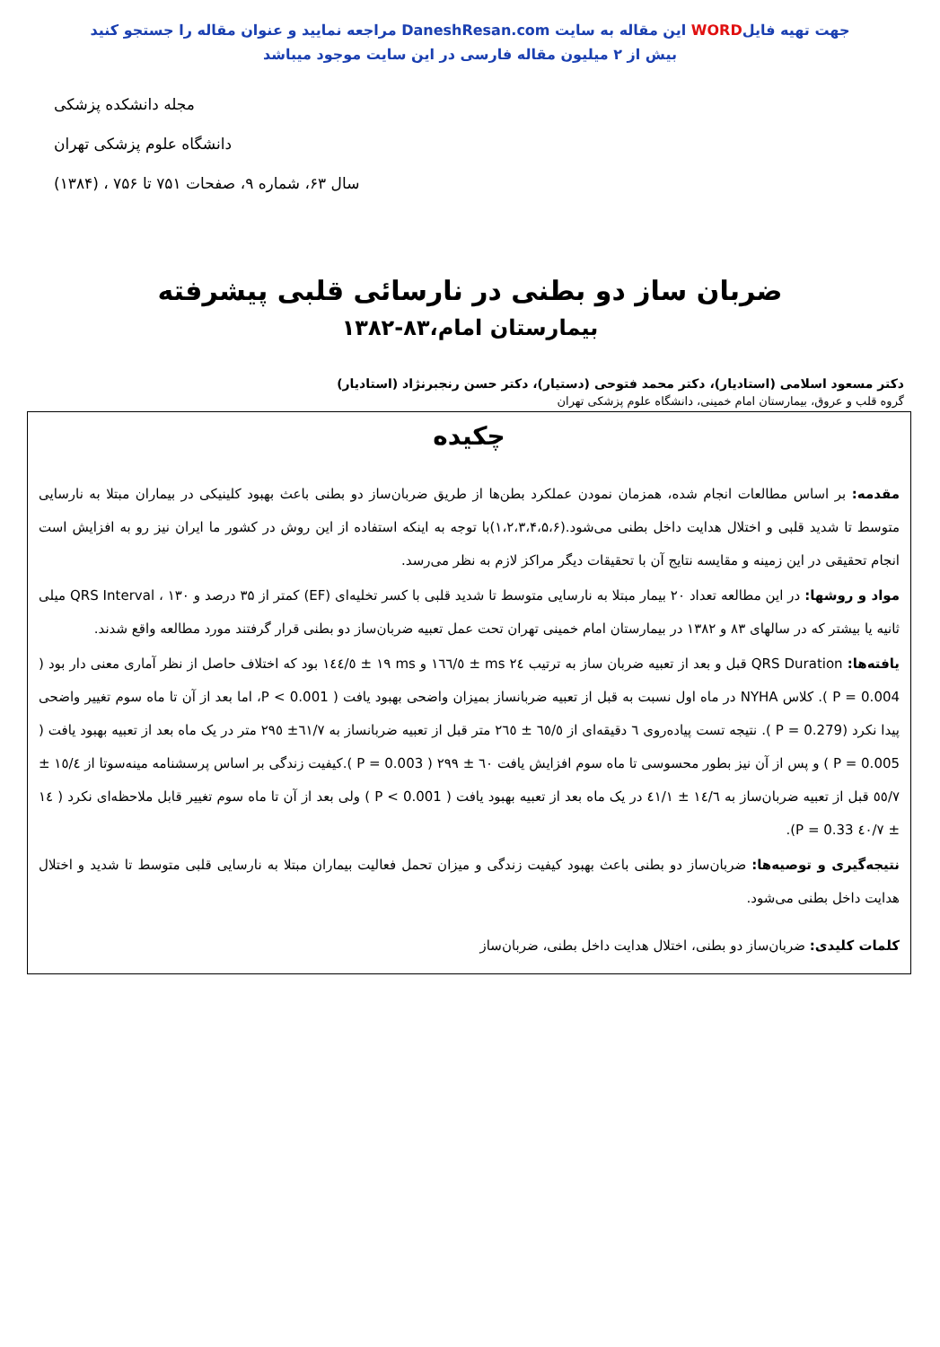جهت تهیه فایلWORD این مقاله به سایت DaneshResan.com مراجعه نمایید و عنوان مقاله را جستجو کنید
بیش از ۲ میلیون مقاله فارسی در این سایت موجود میباشد
مجله دانشکده پزشکی
دانشگاه علوم پزشکی تهران
سال ۶۳، شماره ۹، صفحات ۷۵۱ تا ۷۵۶ ، (۱۳۸۴)
ضربان ساز دو بطنی در نارسائی قلبی پیشرفته
بیمارستان امام،۸۳-۱۳۸۲
دکتر مسعود اسلامی (استادیار)، دکتر محمد فتوحی (دستیار)، دکتر حسن رنجبرنژاد (استادیار)
گروه قلب و عروق، بیمارستان امام خمینی، دانشگاه علوم پزشکی تهران
چکیده
مقدمه: بر اساس مطالعات انجام شده، همزمان نمودن عملکرد بطن‌ها از طریق ضربان‌ساز دو بطنی باعث بهبود کلینیکی در بیماران مبتلا به نارسایی متوسط تا شدید قلبی و اختلال هدایت داخل بطنی می‌شود.(۱،۲،۳،۴،۵،۶)با توجه به اینکه استفاده از این روش در کشور ما ایران نیز رو به افزایش است انجام تحقیقی در این زمینه و مقایسه نتایج آن با تحقیقات دیگر مراکز لازم به نظر می‌رسد.
مواد و روشها: در این مطالعه تعداد ۲۰ بیمار مبتلا به نارسایی متوسط تا شدید قلبی با کسر تخلیه‌ای (EF) کمتر از ۳۵ درصد و QRS Interval ، ۱۳۰ میلی ثانیه یا بیشتر که در سالهای ۸۳ و ۱۳۸۲ در بیمارستان امام خمینی تهران تحت عمل تعبیه ضربان‌ساز دو بطنی قرار گرفتند مورد مطالعه واقع شدند.
یافته‌ها: QRS Duration قبل و بعد از تعبیه ضربان ساز به ترتیب ms ۲٤ ± ١٦٦/٥ و ms ١٩ ± ١٤٤/٥ بود که اختلاف حاصل از نظر آماری معنی دار بود ( P = 0.004 ). کلاس NYHA در ماه اول نسبت به قبل از تعبیه ضربانساز بمیزان واضحی بهبود یافت ( P < 0.001، اما بعد از آن تا ماه سوم تغییر واضحی پیدا نکرد (P = 0.279 ). نتیجه تست پیاده‌روی ٦ دقیقه‌ای از ٦٥/٥ ± ٢٦٥ متر قبل از تعبیه ضربانساز به ٦١/٧± ٢٩٥ متر در یک ماه بعد از تعبیه بهبود یافت ( P = 0.005 ) و پس از آن نیز بطور محسوسی تا ماه سوم افزایش یافت ٦٠ ± ٢٩٩ ( P = 0.003 ).کیفیت زندگی بر اساس پرسشنامه مینه‌سوتا از ١٥/٤ ± ٥٥/٧ قبل از تعبیه ضربان‌ساز به ١٤/٦ ± ٤١/١ در یک ماه بعد از تعبیه بهبود یافت ( P < 0.001 ) ولی بعد از آن تا ماه سوم تغییر قابل ملاحظه‌ای نکرد ( ١٤ ± ٤٠/٧ P = 0.33).
نتیجه‌گیری و توصیه‌ها: ضربان‌ساز دو بطنی باعث بهبود کیفیت زندگی و میزان تحمل فعالیت بیماران مبتلا به نارسایی قلبی متوسط تا شدید و اختلال هدایت داخل بطنی می‌شود.
کلمات کلیدی: ضربان‌ساز دو بطنی، اختلال هدایت داخل بطنی، ضربان‌ساز